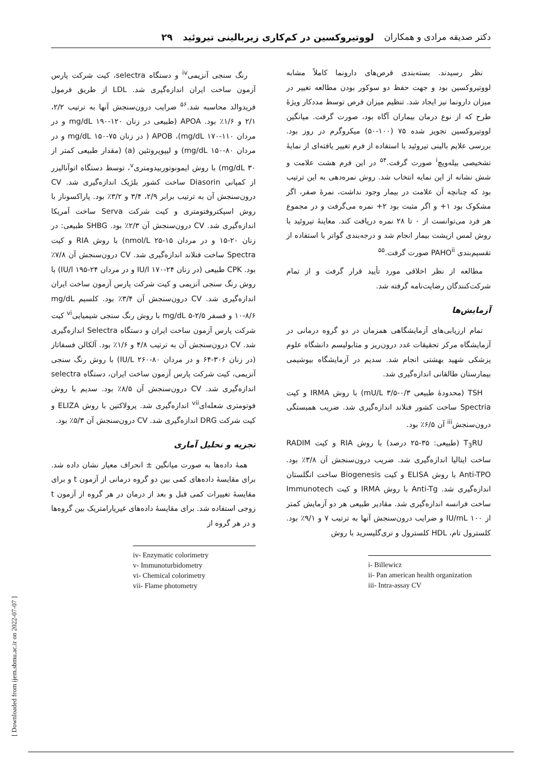دکتر صدیقه مرادی و همکاران لووتیروکسین در کم‌کاری زیربالینی تیروئید ۲۹
نظر رسیدند. بسته‌بندی قرص‌های دارونما کاملاً مشابه لووتیروکسین بود و جهت حفظ دو سوکور بودن مطالعه تغییر در میزان دارونما نیز ایجاد شد. تنظیم میزان قرص توسط مددکار ویژهٔ طرح که از نوع درمان بیماران آگاه بود، صورت گرفت. میانگین لووتیروکسین تجویز شده ۷۵ (۱۰۰-۵۰) میکروگرم در روز بود. بررسی علایم بالینی تیروئید با استفاده از فرم تغییر یافته‌ای از نمایهٔ تشخیصی بیله‌ویچ<sup>i</sup> صورت گرفت.<sup>۵۴</sup> در این فرم هشت علامت و شش نشانه از این نمایه انتخاب شد. روش نمره‌دهی به این ترتیب بود که چنانچه آن علامت در بیمار وجود نداشت، نمرهٔ صفر، اگر مشکوک بود ۱+ و اگر مثبت بود ۲+ نمره می‌گرفت و در مجموع هر فرد می‌توانست از ۰ تا ۲۸ نمره دریافت کند. معاینهٔ تیروئید با روش لمس ازپشت بیمار انجام شد و درجه‌بندی گواتر با استفاده از تقسیم‌بندی PAHO<sup>ii</sup> صورت گرفت.<sup>۵۵</sup>
مطالعه از نظر اخلاقی مورد تأیید قرار گرفت و از تمام شرکت‌کنندگان رضایت‌نامه گرفته شد.
آزمایش‌ها
تمام ارزیابی‌های آزمایشگاهی همزمان در دو گروه درمانی در آزمایشگاه مرکز تحقیقات غدد درون‌ریز و متابولیسم دانشگاه علوم پزشکی شهید بهشتی انجام شد. سدیم در آزمایشگاه بیوشیمی بیمارستان طالقانی اندازه‌گیری شد.
TSH (محدودهٔ طبیعی mU/L ۳/۵-۰/۳) با روش IRMA و کیت Spectria ساخت کشور فنلاند اندازه‌گیری شد. ضریب همبستگی درون‌سنجش<sup>iii</sup> آن ۶/۵٪ بود.
T<sub>3</sub>RU (طبیعی: ۳۵-۲۵ درصد) با روش RIA و کیت RADIM ساخت ایتالیا اندازه‌گیری شد. ضریب درون‌سنجش آن ۳/۸٪ بود. Anti-TPO با روش ELISA و کیت Biogenesis ساخت انگلستان اندازه‌گیری شد. Anti-Tg با روش IRMA و کیت Immunotech ساخت فرانسه اندازه‌گیری شد. مقادیر طبیعی هر دو آزمایش کمتر از ۱۰۰ IU/mL و ضرایب درون‌سنجش آنها به ترتیب ۷ و ۹/۱٪ بود. کلسترول تام، HDL کلسترول و تری‌گلیسرید با روش
i- Billewicz
ii- Pan american health organization
iii- Intra-assay CV
رنگ سنجی آنزیمی<sup>iv</sup> و دستگاه selectra، کیت شرکت پارس آزمون ساخت ایران اندازه‌گیری شد. LDL از طریق فرمول فریدوالد محاسبه شد.<sup>۵۶</sup> ضرایب درون‌سنجش آنها به ترتیب ۲/۲، ۲/۱ و ۱/۶٪ بود. APOA (طبیعی در زنان mg/dL ۱۹۰-۱۲۰ و در مردان mg/dL ۱۷۰-۱۱۰)، APOB ( در زنان mg/dL ۱۵۰-۷۵ و در مردان mg/dL ۱۵۰-۸۰) و لیپوپروتئین (a) (مقدار طبیعی کمتر از mg/dL ۳۰) با روش ایمونوتوربیدومتری<sup>v</sup>، توسط دستگاه اتوآنالیزر از کمپانی Diasorin ساخت کشور بلژیک اندازه‌گیری شد. CV درون‌سنجش آن به ترتیب برابر ۲/۹، ۳/۴ و ۳/۲٪ بود. پاراکسوناز با روش اسپکتروفتومتری و کیت شرکت Serva ساخت آمریکا اندازه‌گیری شد. CV درون‌سنجش آن ۲/۳٪ بود. SHBG طبیعی: در زنان ۲۰-۱۵ و در مردان nmol/L ۲۵-۱۵) با روش RIA و کیت Spectra ساخت فنلاند اندازه‌گیری شد. CV درون‌سنجش آن ۷/۸٪ بود. CPK طبیعی (در زنان IU/l ۱۷۰-۲۴ و در مردان IU/l ۱۹۵-۲۴) با روش رنگ سنجی آنزیمی و کیت شرکت پارس آزمون ساخت ایران اندازه‌گیری شد. CV درون‌سنجش آن ۳/۴٪ بود. کلسیم mg/dL ۱۰-۸/۶ و فسفر mg/dL ۵-۲/۵ با روش رنگ سنجی شیمیایی<sup>vi</sup> کیت شرکت پارس آزمون ساخت ایران و دستگاه Selectra اندازه‌گیری شد. CV درون‌سنجش آن به ترتیب ۴/۸ و ۱/۶٪ بود. آلکالن فسفاتاز (در زنان ۳۰۶-۶۴ و در مردان IU/L ۲۶۰-۸۰) با روش رنگ سنجی آنزیمی، کیت شرکت پارس آزمون ساخت ایران، دستگاه selectra اندازه‌گیری شد. CV درون‌سنجش آن ۸/۵٪ بود. سدیم با روش فوتومتری شعله‌ای<sup>vii</sup> اندازه‌گیری شد. پرولاکتین با روش ELIZA و کیت شرکت DRG اندازه‌گیری شد. CV درون‌سنجش آن ۵/۳٪ بود.
تجزیه و تحلیل آماری
همهٔ داده‌ها به صورت میانگین ± انحراف معیار نشان داده شد. برای مقایسهٔ داده‌های کمی بین دو گروه درمانی از آزمون t و برای مقایسهٔ تغییرات کمی قبل و بعد از درمان در هر گروه از آزمون t زوجی استفاده شد. برای مقایسهٔ داده‌های غیرپارامتریک بین گروه‌ها و در هر گروه از
iv- Enzymatic colorimetry
v- Immunoturbidometry
vi- Chemical colorimetry
vii- Flame photometry
[ Downloaded from ijem.sbmu.ac.ir on 2022-07-07 ]